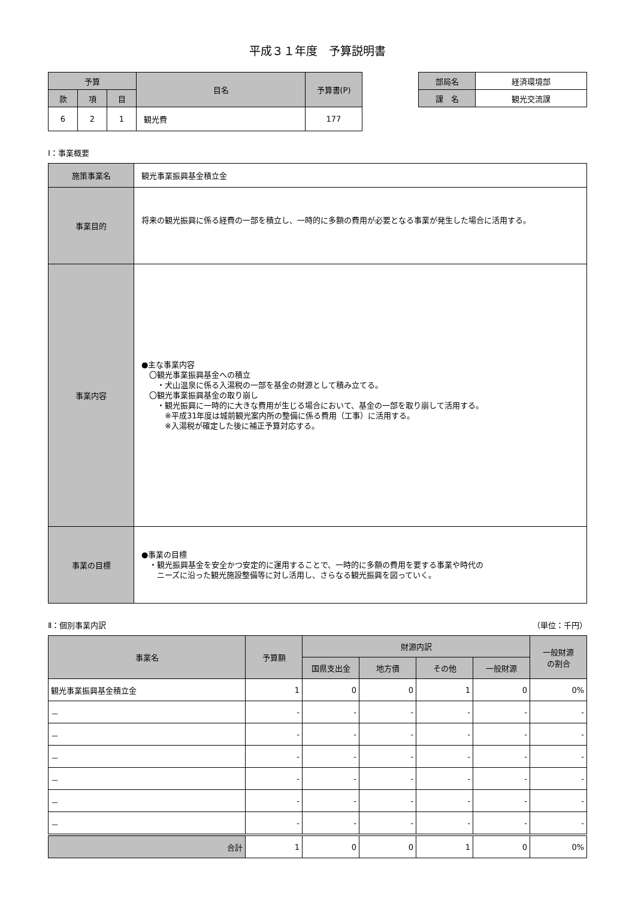平成３１年度　予算説明書
| 予算 | | | 目名 | 予算書(P) |
| --- | --- | --- | --- | --- |
| 款 | 項 | 目 | | |
| 6 | 2 | 1 | 観光費 | 177 |
| 部局名 | 経済環境部 |
| 課 名 | 観光交流課 |
Ⅰ：事業概要
| 施策事業名 | 観光事業振興基金積立金 |
| 事業目的 | 将来の観光振興に係る経費の一部を積立し、一時的に多額の費用が必要となる事業が発生した場合に活用する。 |
| 事業内容 | ●主な事業内容 〇観光事業振興基金への積立 ・犬山温泉に係る入湯税の一部を基金の財源として積み立てる。 〇観光事業振興基金の取り崩し ・観光振興に一時的に大きな費用が生じる場合において、基金の一部を取り崩して活用する。 ※平成31年度は城前観光案内所の整備に係る費用（工事）に活用する。 ※入湯税が確定した後に補正予算対応する。 |
| 事業の目標 | ●事業の目標 ・観光振興基金を安全かつ安定的に運用することで、一時的に多額の費用を要する事業や時代の ニーズに沿った観光施設整備等に対し活用し、さらなる観光振興を図っていく。 |
Ⅱ：個別事業内訳 （単位：千円）
| 事業名 | 予算額 | 財源内訳 | | | | 一般財源 の割合 |
| --- | --- | --- | --- | --- | --- | --- |
| | | 国県支出金 | 地方債 | その他 | 一般財源 | |
| 観光事業振興基金積立金 | 1 | 0 | 0 | 1 | 0 | 0% |
| － | - | - | - | - | - | - |
| － | - | - | - | - | - | - |
| － | - | - | - | - | - | - |
| － | - | - | - | - | - | - |
| － | - | - | - | - | - | - |
| － | - | - | - | - | - | - |
| 合計 | 1 | 0 | 0 | 1 | 0 | 0% |